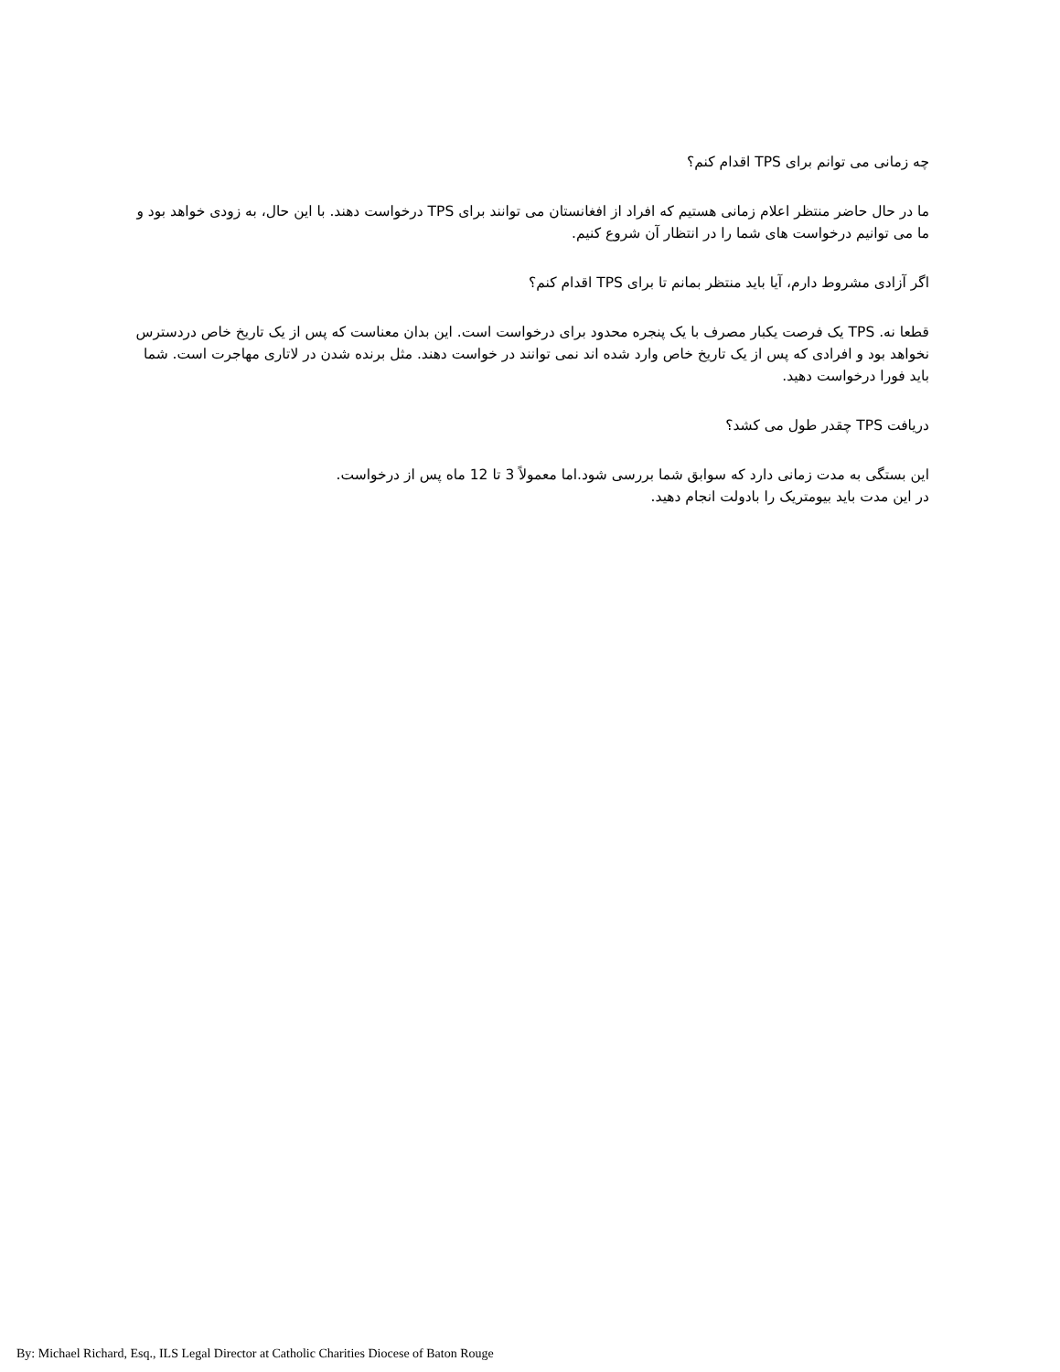چه زمانی می توانم برای TPS اقدام کنم؟
ما در حال حاضر منتظر اعلام زمانی هستیم که افراد از افغانستان می توانند برای TPS درخواست دهند. با این حال، به زودی خواهد بود و ما می توانیم درخواست های شما را در انتظار آن شروع کنیم.
اگر آزادی مشروط دارم، آیا باید منتظر بمانم تا برای TPS اقدام کنم؟
قطعا نه. TPS یک فرصت یکبار مصرف با یک پنجره محدود برای درخواست است. این بدان معناست که پس از یک تاریخ خاص دردسترس نخواهد بود و افرادی که پس از یک تاریخ خاص وارد شده اند نمی توانند در خواست دهند. مثل برنده شدن در لاتاری مهاجرت است. شما باید فورا درخواست دهید.
دریافت TPS چقدر طول می کشد؟
این بستگی به مدت زمانی دارد که سوابق شما بررسی شود.اما معمولاً 3 تا 12 ماه پس از درخواست.
در این مدت باید بیومتریک را بادولت انجام دهید.
By: Michael Richard, Esq., ILS Legal Director at Catholic Charities Diocese of Baton Rouge